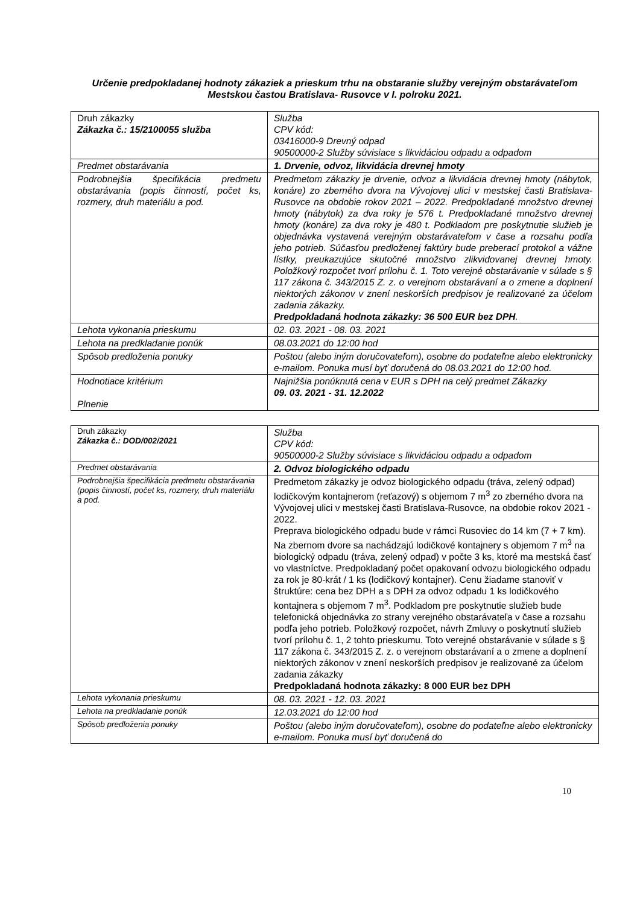Určenie predpokladanej hodnoty zákaziek a prieskum trhu na obstaranie služby verejným obstarávateľom
Mestskou častou Bratislava- Rusovce v I. polroku 2021.
| Druh zákazky Zákazka č.: 15/2100055 služba | Služba CPV kód: 03416000-9 Drevný odpad 90500000-2 Služby súvisiace s likvidáciou odpadu a odpadom |
| Predmet obstarávania | 1. Drvenie, odvoz, likvidácia drevnej hmoty |
| Podrobnejšia špecifikácia predmetu obstarávania (popis činností, počet ks, rozmery, druh materiálu a pod. | Predmetom zákazky je drvenie, odvoz a likvidácia drevnej hmoty (nábytok, konáre) zo zberného dvora na Vývojovej ulici v mestskej časti Bratislava-Rusovce na obdobie rokov 2021 – 2022. Predpokladané množstvo drevnej hmoty (nábytok) za dva roky je 576 t. Predpokladané množstvo drevnej hmoty (konáre) za dva roky je 480 t. Podkladom pre poskytnutie služieb je objednávka vystavená verejným obstarávateľom v čase a rozsahu podľa jeho potrieb. Súčasťou predloženej faktúry bude preberací protokol a vážne lístky, preukazujúce skutočné množstvo zlikvidovanej drevnej hmoty. Položkový rozpočet tvorí prílohu č. 1. Toto verejné obstarávanie v súlade s § 117 zákona č. 343/2015 Z. z. o verejnom obstarávaní a o zmene a doplnení niektorých zákonov v znení neskorších predpisov je realizované za účelom zadania zákazky. Predpokladaná hodnota zákazky: 36 500 EUR bez DPH . |
| Lehota vykonania prieskumu | 02. 03. 2021 - 08. 03. 2021 |
| Lehota na predkladanie ponúk | 08.03.2021 do 12:00 hod |
| Spôsob predloženia ponuky | Poštou (alebo iným doručovateľom), osobne do podateľne alebo elektronicky e-mailom. Ponuka musí byť doručená do 08.03.2021 do 12:00 hod. |
| Hodnotiace kritérium Plnenie | Najnižšia ponúknutá cena v EUR s DPH na celý predmet Zákazky 09. 03. 2021 - 31. 12.2022 |
| Druh zákazky Zákazka č.: DOD/002/2021 | Služba CPV kód: 90500000-2 Služby súvisiace s likvidáciou odpadu a odpadom |
| Predmet obstarávania | 2. Odvoz biologického odpadu |
| Podrobnejšia špecifikácia predmetu obstarávania (popis činností, počet ks, rozmery, druh materiálu a pod. | Predmetom zákazky je odvoz biologického odpadu (tráva, zelený odpad) lodičkovým kontajnerom (reťazový) s objemom 7 m<sup>3</sup> zo zberného dvora na Vývojovej ulici v mestskej časti Bratislava-Rusovce, na obdobie rokov 2021 - 2022. Preprava biologického odpadu bude v rámci Rusoviec do 14 km (7 + 7 km). Na zbernom dvore sa nachádzajú lodičkové kontajnery s objemom 7 m<sup>3</sup> na biologický odpadu (tráva, zelený odpad) v počte 3 ks, ktoré ma mestská časť vo vlastníctve. Predpokladaný počet opakovaní odvozu biologického odpadu za rok je 80-krát / 1 ks (lodičkový kontajner). Cenu žiadame stanoviť v štruktúre: cena bez DPH a s DPH za odvoz odpadu 1 ks lodičkového kontajnera s objemom 7 m<sup>3</sup>. Podkladom pre poskytnutie služieb bude telefonická objednávka zo strany verejného obstarávateľa v čase a rozsahu podľa jeho potrieb. Položkový rozpočet, návrh Zmluvy o poskytnutí služieb tvorí prílohu č. 1, 2 tohto prieskumu. Toto verejné obstarávanie v súlade s § 117 zákona č. 343/2015 Z. z. o verejnom obstarávaní a o zmene a doplnení niektorých zákonov v znení neskorších predpisov je realizované za účelom zadania zákazky Predpokladaná hodnota zákazky: 8 000 EUR bez DPH |
| Lehota vykonania prieskumu | 08. 03. 2021 - 12. 03. 2021 |
| Lehota na predkladanie ponúk | 12.03.2021 do 12:00 hod |
| Spôsob predloženia ponuky | Poštou (alebo iným doručovateľom), osobne do podateľne alebo elektronicky e-mailom. Ponuka musí byť doručená do |
10